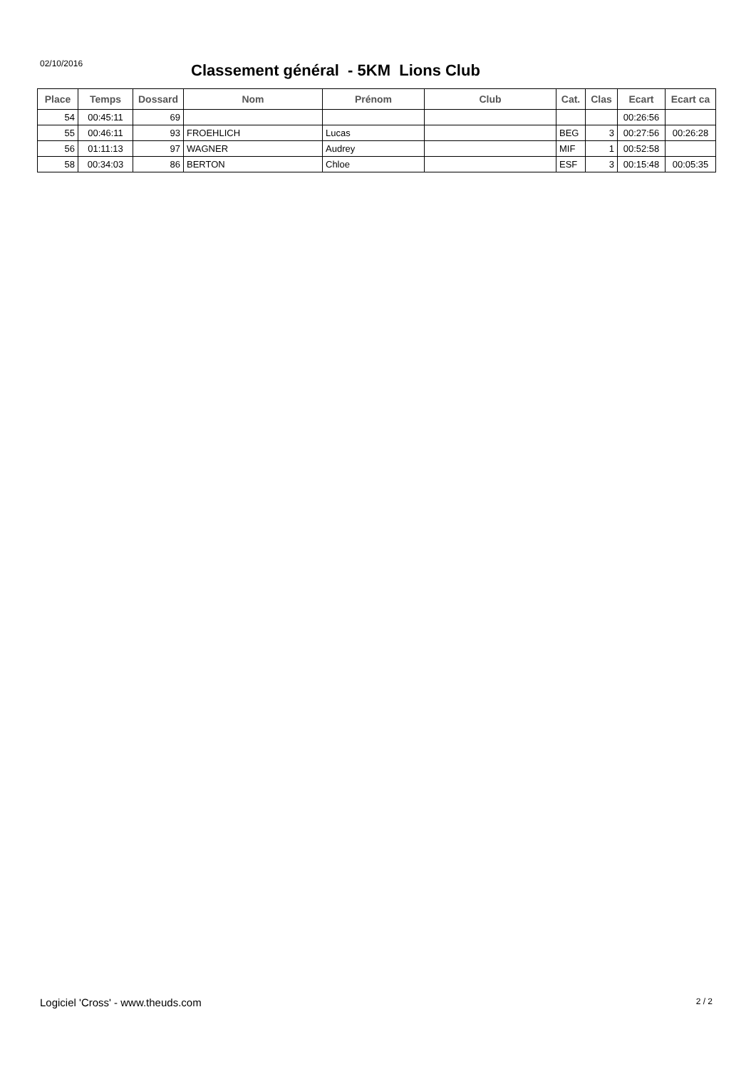02/10/2016
Classement général - 5KM Lions Club
| Place | Temps | Dossard | Nom | Prénom | Club | Cat. | Clas | Ecart | Ecart ca |
| --- | --- | --- | --- | --- | --- | --- | --- | --- | --- |
| 54 | 00:45:11 | 69 | | | | | | 00:26:56 | |
| 55 | 00:46:11 | 93 | FROEHLICH | Lucas | | BEG | 3 | 00:27:56 | 00:26:28 |
| 56 | 01:11:13 | 97 | WAGNER | Audrey | | MIF | 1 | 00:52:58 | |
| 58 | 00:34:03 | 86 | BERTON | Chloe | | ESF | 3 | 00:15:48 | 00:05:35 |
Logiciel 'Cross' - www.theuds.com 2 / 2